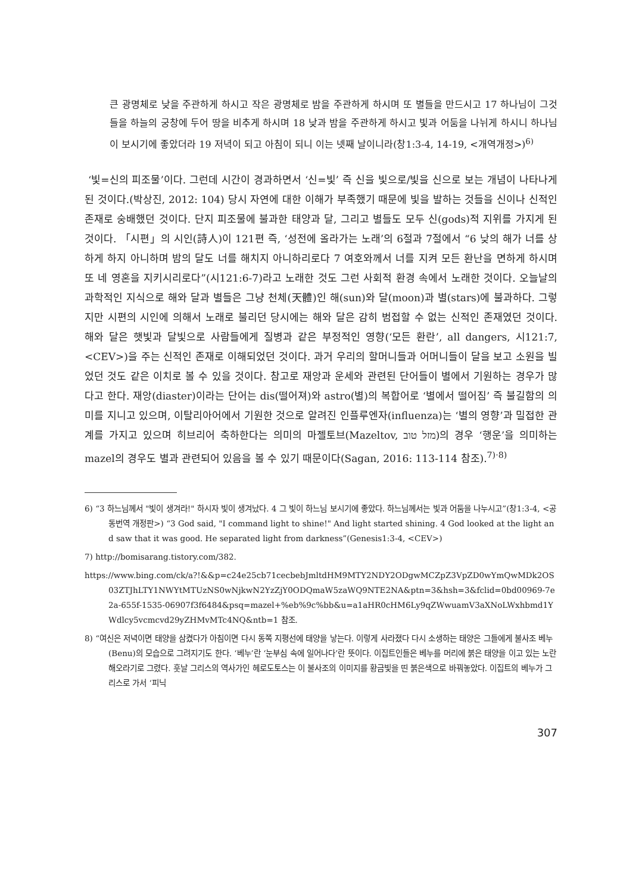큰 광명체로 낮을 주관하게 하시고 작은 광명체로 밤을 주관하게 하시며 또 별들을 만드시고 17 하나님이 그것들을 하늘의 궁창에 두어 땅을 비추게 하시며 18 낮과 밤을 주관하게 하시고 빛과 어둠을 나뉘게 하시니 하나님이 보시기에 좋았더라 19 저녁이 되고 아침이 되니 이는 넷째 날이니라(창1:3-4, 14-19, <개역개정>)<sup>6)</sup>
‘빛=신의 피조물’이다. 그런데 시간이 경과하면서 ‘신=빛’ 즉 신을 빛으로/빛을 신으로 보는 개념이 나타나게 된 것이다.(박상진, 2012: 104) 당시 자연에 대한 이해가 부족했기 때문에 빛을 발하는 것들을 신이나 신적인 존재로 숭배했던 것이다. 단지 피조물에 불과한 태양과 달, 그리고 별들도 모두 신(gods)적 지위를 가지게 된 것이다. 「시편」의 시인(詩人)이 121편 즉, ‘성전에 올라가는 노래’의 6절과 7절에서 “6 낮의 해가 너를 상하게 하지 아니하며 밤의 달도 너를 해치지 아니하리로다 7 여호와께서 너를 지켜 모든 환난을 면하게 하시며 또 네 영혼을 지키시리로다”(시121:6-7)라고 노래한 것도 그런 사회적 환경 속에서 노래한 것이다. 오늘날의 과학적인 지식으로 해와 달과 별들은 그냥 천체(天體)인 해(sun)와 달(moon)과 별(stars)에 불과하다. 그렇지만 시편의 시인에 의해서 노래로 불리던 당시에는 해와 달은 감히 범접할 수 없는 신적인 존재였던 것이다. 해와 달은 햇빛과 달빛으로 사람들에게 질병과 같은 부정적인 영향(‘모든 환란’, all dangers, 시121:7, <CEV>)을 주는 신적인 존재로 이해되었던 것이다. 과거 우리의 할머니들과 어머니들이 달을 보고 소원을 빌었던 것도 같은 이치로 볼 수 있을 것이다. 참고로 재앙과 운세와 관련된 단어들이 별에서 기원하는 경우가 많다고 한다. 재앙(diaster)이라는 단어는 dis(떨어져)와 astro(별)의 복합어로 ‘별에서 떨어짐’ 즉 불길함의 의미를 지니고 있으며, 이탈리아어에서 기원한 것으로 알려진 인플루엔자(influenza)는 ‘별의 영향’과 밀접한 관계를 가지고 있으며 히브리어 축하한다는 의미의 마젤토브(Mazeltov, מזל טוב)의 경우 ‘행운’을 의미하는 mazel의 경우도 별과 관련되어 있음을 볼 수 있기 때문이다(Sagan, 2016: 113-114 참조).<sup>7)·8)</sup>
6) “3 하느님께서 "빛이 생겨라!" 하시자 빛이 생겨났다. 4 그 빛이 하느님 보시기에 좋았다. 하느님께서는 빛과 어둠을 나누시고”(창1:3-4, <공동번역 개정판>) “3 God said, "I command light to shine!" And light started shining. 4 God looked at the light and saw that it was good. He separated light from darkness”(Genesis1:3-4, <CEV>)
7) http://bomisarang.tistory.com/382.
https://www.bing.com/ck/a?!&&p=c24e25cb71cecbebJmltdHM9MTY2NDY2ODgwMCZpZ3VpZD0wYmQwMDk2OS03ZTJhLTY1NWYtMTUzNS0wNjkwN2YzZjY0ODQmaW5zaWQ9NTE2NA&ptn=3&hsh=3&fclid=0bd00969-7e2a-655f-1535-06907f3f6484&psq=mazel+%eb%9c%bb&u=a1aHR0cHM6Ly9qZWwuamV3aXNoLWxhbmd1YWdlcy5vcmcvd29yZHMvMTc4NQ&ntb=1 참조.
8) “여신은 저녁이면 태양을 삼켰다가 아침이면 다시 동쪽 지평선에 태양을 낳는다. 이렇게 사라졌다 다시 소생하는 태양은 그들에게 불사조 베누(Benu)의 모습으로 그려지기도 한다. ‘베누’란 ‘눈부심 속에 일어나다’란 뜻이다. 이집트인들은 베누를 머리에 붉은 태양을 이고 있는 노란 해오라기로 그렸다. 훗날 그리스의 역사가인 헤로도토스는 이 불사조의 이미지를 황금빛을 띤 붉은색으로 바꿔놓았다. 이집트의 베누가 그리스로 가서 ‘피닉
307